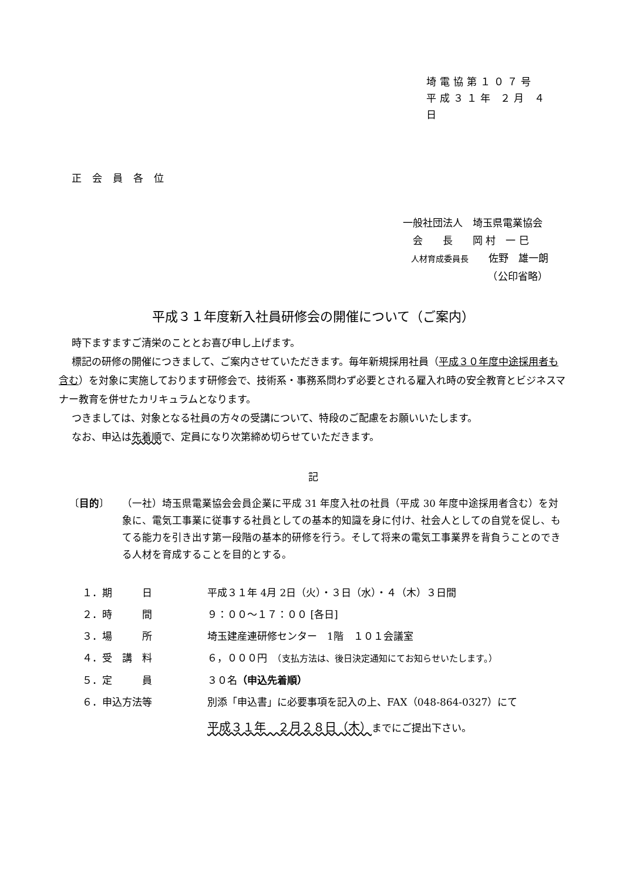埼電協第１０７号
平成３１年 ２月 ４日
正会員各位
一般社団法人　埼玉県電業協会
　会　　長　　岡 村　一 巳
　人材育成委員長　　佐野　雄一朗
　　　　　　　　　（公印省略）
平成３１年度新入社員研修会の開催について（ご案内）
時下ますますご清栄のこととお喜び申し上げます。
標記の研修の開催につきまして、ご案内させていただきます。毎年新規採用社員（平成３０年度中途採用者も含む）を対象に実施しております研修会で、技術系・事務系問わず必要とされる雇入れ時の安全教育とビジネスマナー教育を併せたカリキュラムとなります。
つきましては、対象となる社員の方々の受講について、特段のご配慮をお願いいたします。
なお、申込は先着順で、定員になり次第締め切らせていただきます。
記
〔目的〕 （一社）埼玉県電業協会会員企業に平成 31 年度入社の社員（平成 30 年度中途採用者含む）を対象に、電気工事業に従事する社員としての基本的知識を身に付け、社会人としての自覚を促し、もてる能力を引き出す第一段階の基本的研修を行う。そして将来の電気工事業界を背負うことのできる人材を育成することを目的とする。
１．期　　　日 平成３１年 4月 2日（火）・３日（水）・４（木）３日間
２．時　　　間 ９：００～１７：００ [各日]
３．場　　　所 埼玉建産連研修センター　1階　１０１会議室
４．受　講　料 ６，０００円　（支払方法は、後日決定通知にてお知らせいたします。）
５．定　　　員 ３０名（申込先着順）
６．申込方法等 別添「申込書」に必要事項を記入の上、FAX（048-864-0327）にて
平成３１年　２月２８日（木）までにご提出下さい。